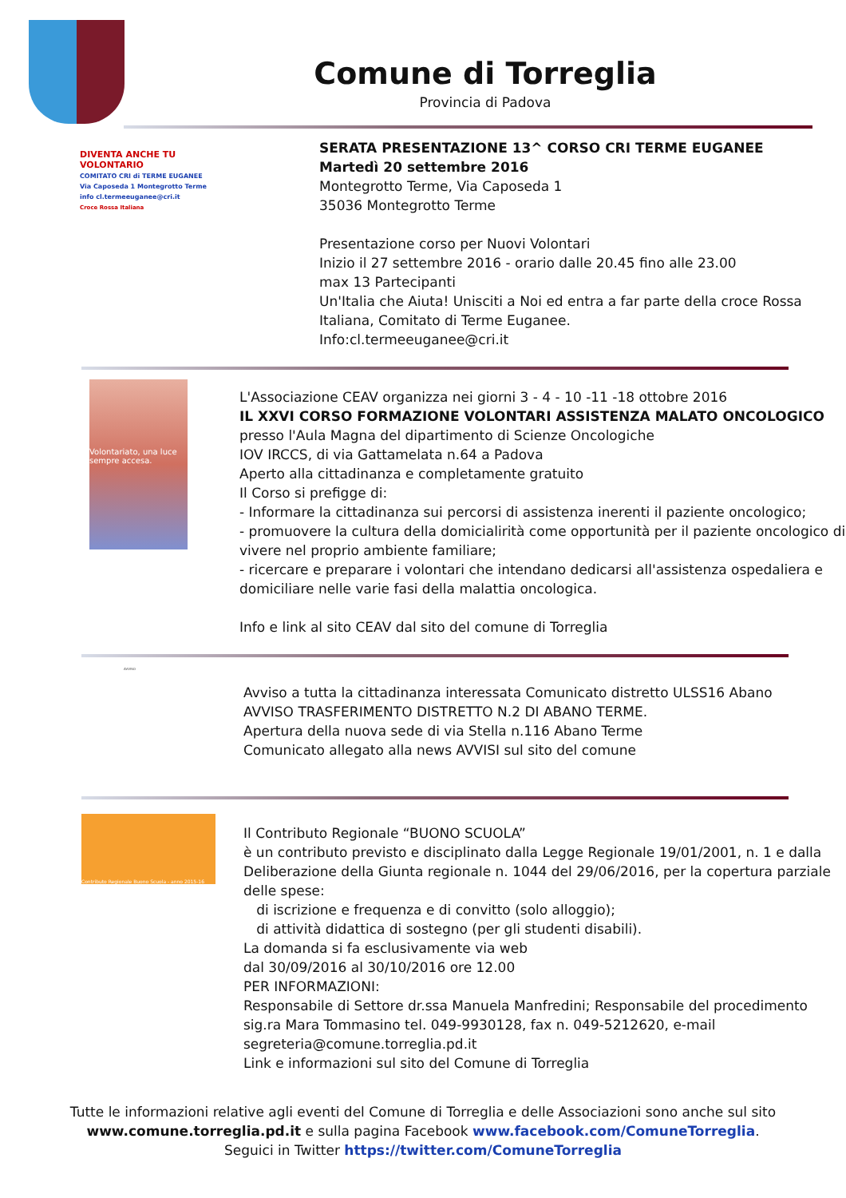Comune di Torreglia
Provincia di Padova
DIVENTA ANCHE TU VOLONTARIO
COMITATO CRI di TERME EUGANEE
Via Caposeda 1 Montegrotto Terme
info cl.termeeuganee@cri.it
Croce Rossa Italiana
SERATA PRESENTAZIONE 13^ CORSO CRI TERME EUGANEE
Martedì 20 settembre 2016
Montegrotto Terme, Via Caposeda 1
35036 Montegrotto Terme
Presentazione corso per Nuovi Volontari
Inizio il 27 settembre 2016 - orario dalle 20.45 fino alle 23.00
max 13 Partecipanti
Un'Italia che Aiuta! Unisciti a Noi ed entra a far parte della croce Rossa Italiana, Comitato di Terme Euganee.
Info:cl.termeeuganee@cri.it
Volontariato, una luce sempre accesa.
L'Associazione CEAV organizza nei giorni 3 - 4 - 10 -11 -18 ottobre 2016
IL XXVI CORSO FORMAZIONE VOLONTARI ASSISTENZA MALATO ONCOLOGICO
presso l'Aula Magna del dipartimento di Scienze Oncologiche
IOV IRCCS, di via Gattamelata n.64 a Padova
Aperto alla cittadinanza e completamente gratuito
Il Corso si prefigge di:
- Informare la cittadinanza sui percorsi di assistenza inerenti il paziente oncologico;
- promuovere la cultura della domicialirità come opportunità per il paziente oncologico di vivere nel proprio ambiente familiare;
- ricercare e preparare i volontari che intendano dedicarsi all'assistenza ospedaliera e domiciliare nelle varie fasi della malattia oncologica.
Info e link al sito CEAV dal sito del comune di Torreglia
AVVISO
Avviso a tutta la cittadinanza interessata Comunicato distretto ULSS16 Abano
AVVISO TRASFERIMENTO DISTRETTO N.2 DI ABANO TERME.
Apertura della nuova sede di via Stella n.116 Abano Terme
Comunicato allegato alla news AVVISI sul sito del comune
Contributo Regionale Buono Scuola - anno 2015-16
Il Contributo Regionale “BUONO SCUOLA”
è un contributo previsto e disciplinato dalla Legge Regionale 19/01/2001, n. 1 e dalla Deliberazione della Giunta regionale n. 1044 del 29/06/2016, per la copertura parziale delle spese:
di iscrizione e frequenza e di convitto (solo alloggio);
di attività didattica di sostegno (per gli studenti disabili).
La domanda si fa esclusivamente via web
dal 30/09/2016 al 30/10/2016 ore 12.00
PER INFORMAZIONI:
Responsabile di Settore dr.ssa Manuela Manfredini; Responsabile del procedimento sig.ra Mara Tommasino tel. 049-9930128, fax n. 049-5212620, e-mail segreteria@comune.torreglia.pd.it
Link e informazioni sul sito del Comune di Torreglia
Tutte le informazioni relative agli eventi del Comune di Torreglia e delle Associazioni sono anche sul sito
www.comune.torreglia.pd.it e sulla pagina Facebook www.facebook.com/ComuneTorreglia.
Seguici in Twitter https://twitter.com/ComuneTorreglia